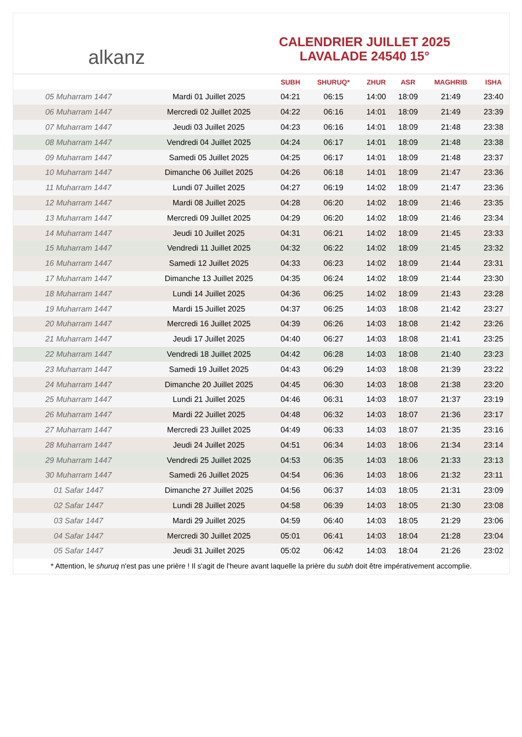alkanz
CALENDRIER JUILLET 2025
LAVALADE 24540 15°
| | | SUBH | SHURUQ* | ZHUR | ASR | MAGHRIB | ISHA |
| --- | --- | --- | --- | --- | --- | --- | --- |
| 05 Muharram 1447 | Mardi 01 Juillet 2025 | 04:21 | 06:15 | 14:00 | 18:09 | 21:49 | 23:40 |
| 06 Muharram 1447 | Mercredi 02 Juillet 2025 | 04:22 | 06:16 | 14:01 | 18:09 | 21:49 | 23:39 |
| 07 Muharram 1447 | Jeudi 03 Juillet 2025 | 04:23 | 06:16 | 14:01 | 18:09 | 21:48 | 23:38 |
| 08 Muharram 1447 | Vendredi 04 Juillet 2025 | 04:24 | 06:17 | 14:01 | 18:09 | 21:48 | 23:38 |
| 09 Muharram 1447 | Samedi 05 Juillet 2025 | 04:25 | 06:17 | 14:01 | 18:09 | 21:48 | 23:37 |
| 10 Muharram 1447 | Dimanche 06 Juillet 2025 | 04:26 | 06:18 | 14:01 | 18:09 | 21:47 | 23:36 |
| 11 Muharram 1447 | Lundi 07 Juillet 2025 | 04:27 | 06:19 | 14:02 | 18:09 | 21:47 | 23:36 |
| 12 Muharram 1447 | Mardi 08 Juillet 2025 | 04:28 | 06:20 | 14:02 | 18:09 | 21:46 | 23:35 |
| 13 Muharram 1447 | Mercredi 09 Juillet 2025 | 04:29 | 06:20 | 14:02 | 18:09 | 21:46 | 23:34 |
| 14 Muharram 1447 | Jeudi 10 Juillet 2025 | 04:31 | 06:21 | 14:02 | 18:09 | 21:45 | 23:33 |
| 15 Muharram 1447 | Vendredi 11 Juillet 2025 | 04:32 | 06:22 | 14:02 | 18:09 | 21:45 | 23:32 |
| 16 Muharram 1447 | Samedi 12 Juillet 2025 | 04:33 | 06:23 | 14:02 | 18:09 | 21:44 | 23:31 |
| 17 Muharram 1447 | Dimanche 13 Juillet 2025 | 04:35 | 06:24 | 14:02 | 18:09 | 21:44 | 23:30 |
| 18 Muharram 1447 | Lundi 14 Juillet 2025 | 04:36 | 06:25 | 14:02 | 18:09 | 21:43 | 23:28 |
| 19 Muharram 1447 | Mardi 15 Juillet 2025 | 04:37 | 06:25 | 14:03 | 18:08 | 21:42 | 23:27 |
| 20 Muharram 1447 | Mercredi 16 Juillet 2025 | 04:39 | 06:26 | 14:03 | 18:08 | 21:42 | 23:26 |
| 21 Muharram 1447 | Jeudi 17 Juillet 2025 | 04:40 | 06:27 | 14:03 | 18:08 | 21:41 | 23:25 |
| 22 Muharram 1447 | Vendredi 18 Juillet 2025 | 04:42 | 06:28 | 14:03 | 18:08 | 21:40 | 23:23 |
| 23 Muharram 1447 | Samedi 19 Juillet 2025 | 04:43 | 06:29 | 14:03 | 18:08 | 21:39 | 23:22 |
| 24 Muharram 1447 | Dimanche 20 Juillet 2025 | 04:45 | 06:30 | 14:03 | 18:08 | 21:38 | 23:20 |
| 25 Muharram 1447 | Lundi 21 Juillet 2025 | 04:46 | 06:31 | 14:03 | 18:07 | 21:37 | 23:19 |
| 26 Muharram 1447 | Mardi 22 Juillet 2025 | 04:48 | 06:32 | 14:03 | 18:07 | 21:36 | 23:17 |
| 27 Muharram 1447 | Mercredi 23 Juillet 2025 | 04:49 | 06:33 | 14:03 | 18:07 | 21:35 | 23:16 |
| 28 Muharram 1447 | Jeudi 24 Juillet 2025 | 04:51 | 06:34 | 14:03 | 18:06 | 21:34 | 23:14 |
| 29 Muharram 1447 | Vendredi 25 Juillet 2025 | 04:53 | 06:35 | 14:03 | 18:06 | 21:33 | 23:13 |
| 30 Muharram 1447 | Samedi 26 Juillet 2025 | 04:54 | 06:36 | 14:03 | 18:06 | 21:32 | 23:11 |
| 01 Safar 1447 | Dimanche 27 Juillet 2025 | 04:56 | 06:37 | 14:03 | 18:05 | 21:31 | 23:09 |
| 02 Safar 1447 | Lundi 28 Juillet 2025 | 04:58 | 06:39 | 14:03 | 18:05 | 21:30 | 23:08 |
| 03 Safar 1447 | Mardi 29 Juillet 2025 | 04:59 | 06:40 | 14:03 | 18:05 | 21:29 | 23:06 |
| 04 Safar 1447 | Mercredi 30 Juillet 2025 | 05:01 | 06:41 | 14:03 | 18:04 | 21:28 | 23:04 |
| 05 Safar 1447 | Jeudi 31 Juillet 2025 | 05:02 | 06:42 | 14:03 | 18:04 | 21:26 | 23:02 |
* Attention, le shuruq n'est pas une prière ! Il s'agit de l'heure avant laquelle la prière du subh doit être impérativement accomplie.